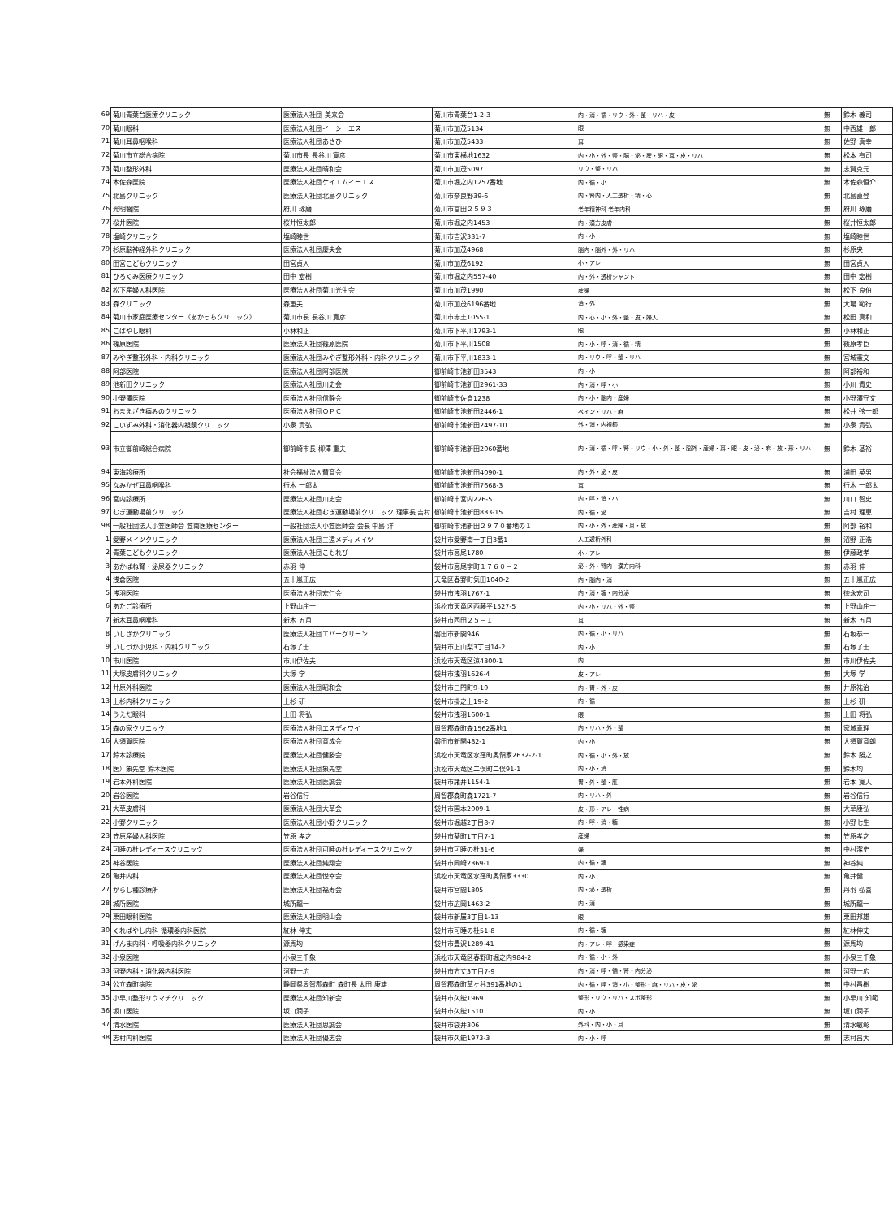| 69 | 菊川青葉台医療クリニック | 医療法人社団 美来会 | 菊川市青葉台1-2-3 | 内・消・循・リウ・外・整・リハ・皮 | 無 | 鈴木 義司 |
| 70 | 菊川眼科 | 医療法人社団イーシーエス | 菊川市加茂5134 | 眼 | 無 | 中西雄一郎 |
| 71 | 菊川耳鼻咽喉科 | 医療法人社団あさひ | 菊川市加茂5433 | 耳 | 無 | 佐野 真幸 |
| 72 | 菊川市立総合病院 | 菊川市長 長谷川 寛彦 | 菊川市東横地1632 | 内・小・外・整・脳・泌・産・眼・耳・皮・リハ | 無 | 松本 有司 |
| 73 | 菊川整形外科 | 医療法人社団晴和会 | 菊川市加茂5097 | リウ・整・リハ | 無 | 志賀克元 |
| 74 | 木佐森医院 | 医療法人社団ケイエムイーエス | 菊川市堀之内1257番地 | 内・循・小 | 無 | 木佐森恒介 |
| 75 | 北島クリニック | 医療法人社団北島クリニック | 菊川市奈良野39-6 | 内・腎内・人工透析・精・心 | 無 | 北島直登 |
| 76 | 光明醫院 | 府川 琢磨 | 菊川市富田２５９３ | 老年精神科 老年内科 | 無 | 府川 琢磨 |
| 77 | 桜井医院 | 桜井恒太郎 | 菊川市堀之内1453 | 内・漢方皮膚 | 無 | 桜井恒太郎 |
| 78 | 塩崎クリニック | 塩崎睦世 | 菊川市吉沢331-7 | 内・小 | 無 | 塩崎睦世 |
| 79 | 杉原脳神経外科クリニック | 医療法人社団慶央会 | 菊川市加茂4968 | 脳内・脳外・外・リハ | 無 | 杉原央一 |
| 80 | 田宮こどもクリニック | 田宮貞人 | 菊川市加茂6192 | 小・アレ | 無 | 田宮貞人 |
| 81 | ひろくみ医療クリニック | 田中 宏樹 | 菊川市堀之内557-40 | 内・外・透析シャント | 無 | 田中 宏樹 |
| 82 | 松下産婦人科医院 | 医療法人社団菊川光生会 | 菊川市加茂1990 | 産婦 | 無 | 松下 良伯 |
| 83 | 森クリニック | 森重夫 | 菊川市加茂6196番地 | 消・外 | 無 | 大場 範行 |
| 84 | 菊川市家庭医療センター（あかっちクリニック） | 菊川市長 長谷川 寛彦 | 菊川市赤土1055-1 | 内・心・小・外・整・皮・婦人 | 無 | 松田 真和 |
| 85 | こばやし眼科 | 小林和正 | 菊川市下平川1793-1 | 眼 | 無 | 小林和正 |
| 86 | 篠原医院 | 医療法人社団篠原医院 | 菊川市下平川1508 | 内・小・呼・消・循・精 | 無 | 篠原孝臣 |
| 87 | みやぎ整形外科・内科クリニック | 医療法人社団みやぎ整形外科・内科クリニック | 菊川市下平川1833-1 | 内・リウ・呼・整・リハ | 無 | 宮城憲文 |
| 88 | 阿部医院 | 医療法人社団阿部医院 | 御前崎市池新田3543 | 内・小 | 無 | 阿部裕和 |
| 89 | 池新田クリニック | 医療法人社団川史会 | 御前崎市池新田2961-33 | 内・消・呼・小 | 無 | 小川 貴史 |
| 90 | 小野澤医院 | 医療法人社団信静会 | 御前崎市佐倉1238 | 内・小・脳内・産婦 | 無 | 小野澤守文 |
| 91 | おまえざき痛みのクリニック | 医療法人社団ＯＰＣ | 御前崎市池新田2446-1 | ペイン・リハ・麻 | 無 | 松井 弦一郎 |
| 92 | こいずみ外科・消化器内視鏡クリニック | 小泉 貴弘 | 御前崎市池新田2497-10 | 外・消・内視鏡 | 無 | 小泉 貴弘 |
| 93 | 市立御前崎総合病院 | 御前崎市長 柳澤 重夫 | 御前崎市池新田2060番地 | 内・消・循・呼・腎・リウ・小・外・整・脳外・産婦・耳・眼・皮・泌・麻・放・形・リハ | 無 | 鈴木 基裕 |
| 94 | 東海診療所 | 社会福祉法人賛育会 | 御前崎市池新田4090-1 | 内・外・泌・皮 | 無 | 浦田 英男 |
| 95 | なみかぜ耳鼻咽喉科 | 行木 一郎太 | 御前崎市池新田7668-3 | 耳 | 無 | 行木 一郎太 |
| 96 | 宮内診療所 | 医療法人社団川史会 | 御前崎市宮内226-5 | 内・呼・消・小 | 無 | 川口 智史 |
| 97 | むぎ運動場前クリニック | 医療法人社団むぎ運動場前クリニック 理事長 吉村 | 御前崎市池新田833-15 | 内・循・泌 | 無 | 吉村 理恵 |
| 98 | 一般社団法人小笠医師会 笠南医療センター | 一般社団法人小笠医師会 会長 中島 洋 | 御前崎市池新田２９７０番地の１ | 内・小・外・産婦・耳・放 | 無 | 阿部 裕和 |
| 1 | 愛野メイツクリニック | 医療法人社団三遠メディメイツ | 袋井市愛野南一丁目3番1 | 人工透析外科 | 無 | 沼野 正浩 |
| 2 | 青葉こどもクリニック | 医療法人社団こもれび | 袋井市高尾1780 | 小・アレ | 無 | 伊藤政孝 |
| 3 | あかばね腎・泌尿器クリニック | 赤羽 伸一 | 袋井市高尾字町１７６０－２ | 泌・外・腎内・漢方内科 | 無 | 赤羽 伸一 |
| 4 | 浅倉医院 | 五十嵐正広 | 天竜区春野町気田1040-2 | 内・脳内・消 | 無 | 五十嵐正広 |
| 5 | 浅羽医院 | 医療法人社団宏仁会 | 袋井市浅羽1767-1 | 内・消・糖・内分泌 | 無 | 徳永宏司 |
| 6 | あたご診療所 | 上野山庄一 | 浜松市天竜区西藤平1527-5 | 内・小・リハ・外・整 | 無 | 上野山庄一 |
| 7 | 新木耳鼻咽喉科 | 新木 五月 | 袋井市西田２５－１ | 耳 | 無 | 新木 五月 |
| 8 | いしざかクリニック | 医療法人社団エバーグリーン | 磐田市新開946 | 内・循・小・リハ | 無 | 石坂恭一 |
| 9 | いしづか小児科・内科クリニック | 石塚了士 | 袋井市上山梨3丁目14-2 | 内・小 | 無 | 石塚了士 |
| 10 | 市川医院 | 市川伊佐夫 | 浜松市天竜区涼4300-1 | 内 | 無 | 市川伊佐夫 |
| 11 | 大塚皮膚科クリニック | 大塚 学 | 袋井市浅羽1626-4 | 皮・アレ | 無 | 大塚 学 |
| 12 | 井原外科医院 | 医療法人社団昭和会 | 袋井市三門町9-19 | 内・胃・外・皮 | 無 | 井原祐治 |
| 13 | 上杉内科クリニック | 上杉 研 | 袋井市掛之上19-2 | 内・循 | 無 | 上杉 研 |
| 14 | うえだ眼科 | 上田 将弘 | 袋井市浅羽1600-1 | 眼 | 無 | 上田 将弘 |
| 15 | 森の家クリニック | 医療法人社団エスディワイ | 周智郡森町森1562番地1 | 内・リハ・外・整 | 無 | 家城真理 |
| 16 | 大須賀医院 | 医療法人社団育成会 | 磐田市新開482-1 | 内・小 | 無 | 大須賀育朗 |
| 17 | 鈴木診療院 | 医療法人社団健勝会 | 浜松市天竜区水窪町奥領家2632-2-1 | 内・循・小・外・放 | 無 | 鈴木 勝之 |
| 18 | 医）象先堂 鈴木医院 | 医療法人社団象先堂 | 浜松市天竜区二俣町二俣91-1 | 内・小・消 | 無 | 鈴木均 |
| 19 | 岩本外科医院 | 医療法人社団医誠会 | 袋井市諸井1154-1 | 胃・外・整・肛 | 無 | 岩本 寛人 |
| 20 | 岩谷医院 | 岩谷信行 | 周智郡森町森1721-7 | 内・リハ・外 | 無 | 岩谷信行 |
| 21 | 大草皮膚科 | 医療法人社団大草会 | 袋井市国本2009-1 | 皮・形・アレ・性病 | 無 | 大草康弘 |
| 22 | 小野クリニック | 医療法人社団小野クリニック | 袋井市堀越2丁目8-7 | 内・呼・消・糖 | 無 | 小野七生 |
| 23 | 笠原産婦人科医院 | 笠原 孝之 | 袋井市葵町1丁目7-1 | 産婦 | 無 | 笠原孝之 |
| 24 | 可睡の杜レディースクリニック | 医療法人社団可睡の杜レディースクリニック | 袋井市可睡の杜31-6 | 婦 | 無 | 中村潔史 |
| 25 | 神谷医院 | 医療法人社団純翔会 | 袋井市岡崎2369-1 | 内・循・糖 | 無 | 神谷純 |
| 26 | 亀井内科 | 医療法人社団悦幸会 | 浜松市天竜区水窪町奥領家3330 | 内・小 | 無 | 亀井健 |
| 27 | からし種診療所 | 医療法人社団福寿会 | 袋井市宮間1305 | 内・泌・透析 | 無 | 丹羽 弘喜 |
| 28 | 城所医院 | 城所龍一 | 袋井市広岡1463-2 | 内・消 | 無 | 城所龍一 |
| 29 | 栗田眼科医院 | 医療法人社団明山会 | 袋井市新屋3丁目1-13 | 眼 | 無 | 栗田邦雄 |
| 30 | くればやし内科 循環器内科医院 | 紅林 伸丈 | 袋井市可睡の杜51-8 | 内・循・糖 | 無 | 紅林伸丈 |
| 31 | げんま内科・呼吸器内科クリニック | 源馬均 | 袋井市豊沢1289-41 | 内・アレ・呼・感染症 | 無 | 源馬均 |
| 32 | 小泉医院 | 小泉三千象 | 浜松市天竜区春野町堀之内984-2 | 内・循・小・外 | 無 | 小泉三千象 |
| 33 | 河野内科・消化器内科医院 | 河野一広 | 袋井市方丈3丁目7-9 | 内・消・呼・循・腎・内分泌 | 無 | 河野一広 |
| 34 | 公立森町病院 | 静岡県周智郡森町 森町長 太田 康雄 | 周智郡森町草ヶ谷391番地の1 | 内・循・呼・消・小・整形・麻・リハ・皮・泌 | 無 | 中村昌樹 |
| 35 | 小早川整形リウマチクリニック | 医療法人社団知新会 | 袋井市久能1969 | 整形・リウ・リハ・スポ整形 | 無 | 小早川 知範 |
| 36 | 坂口医院 | 坂口潤子 | 袋井市久能1510 | 内・小 | 無 | 坂口潤子 |
| 37 | 清水医院 | 医療法人社団思誠会 | 袋井市袋井306 | 外科・内・小・耳 | 無 | 清水敏彰 |
| 38 | 志村内科医院 | 医療法人社団優志会 | 袋井市久能1973-3 | 内・小・呼 | 無 | 志村昌大 |